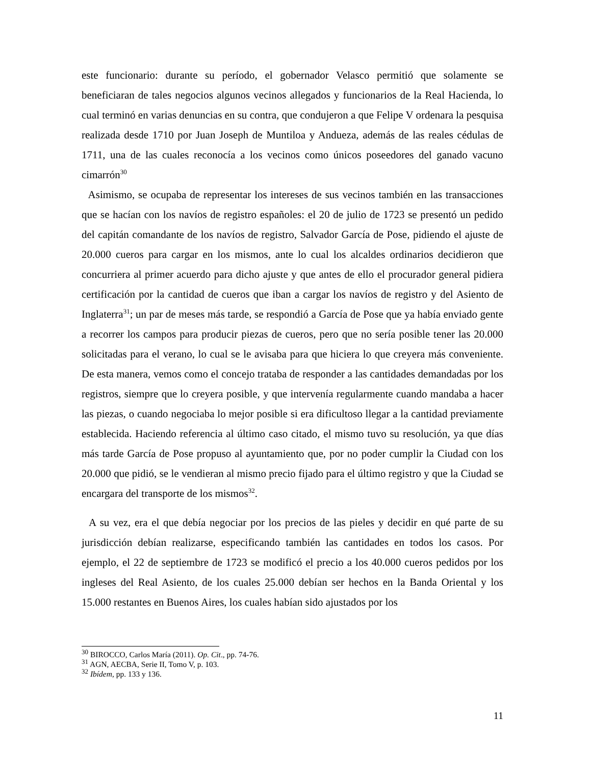este funcionario: durante su período, el gobernador Velasco permitió que solamente se beneficiaran de tales negocios algunos vecinos allegados y funcionarios de la Real Hacienda, lo cual terminó en varias denuncias en su contra, que condujeron a que Felipe V ordenara la pesquisa realizada desde 1710 por Juan Joseph de Muntiloa y Andueza, además de las reales cédulas de 1711, una de las cuales reconocía a los vecinos como únicos poseedores del ganado vacuno cimarrón<sup>30</sup>
Asimismo, se ocupaba de representar los intereses de sus vecinos también en las transacciones que se hacían con los navíos de registro españoles: el 20 de julio de 1723 se presentó un pedido del capitán comandante de los navíos de registro, Salvador García de Pose, pidiendo el ajuste de 20.000 cueros para cargar en los mismos, ante lo cual los alcaldes ordinarios decidieron que concurriera al primer acuerdo para dicho ajuste y que antes de ello el procurador general pidiera certificación por la cantidad de cueros que iban a cargar los navíos de registro y del Asiento de Inglaterra<sup>31</sup>; un par de meses más tarde, se respondió a García de Pose que ya había enviado gente a recorrer los campos para producir piezas de cueros, pero que no sería posible tener las 20.000 solicitadas para el verano, lo cual se le avisaba para que hiciera lo que creyera más conveniente. De esta manera, vemos como el concejo trataba de responder a las cantidades demandadas por los registros, siempre que lo creyera posible, y que intervenía regularmente cuando mandaba a hacer las piezas, o cuando negociaba lo mejor posible si era dificultoso llegar a la cantidad previamente establecida. Haciendo referencia al último caso citado, el mismo tuvo su resolución, ya que días más tarde García de Pose propuso al ayuntamiento que, por no poder cumplir la Ciudad con los 20.000 que pidió, se le vendieran al mismo precio fijado para el último registro y que la Ciudad se encargara del transporte de los mismos<sup>32</sup>.
A su vez, era el que debía negociar por los precios de las pieles y decidir en qué parte de su jurisdicción debían realizarse, especificando también las cantidades en todos los casos. Por ejemplo, el 22 de septiembre de 1723 se modificó el precio a los 40.000 cueros pedidos por los ingleses del Real Asiento, de los cuales 25.000 debían ser hechos en la Banda Oriental y los 15.000 restantes en Buenos Aires, los cuales habían sido ajustados por los
<sup>30</sup> BIROCCO, Carlos María (2011). Op. Cit., pp. 74-76.
<sup>31</sup> AGN, AECBA, Serie II, Tomo V, p. 103.
<sup>32</sup> Ibídem, pp. 133 y 136.
11